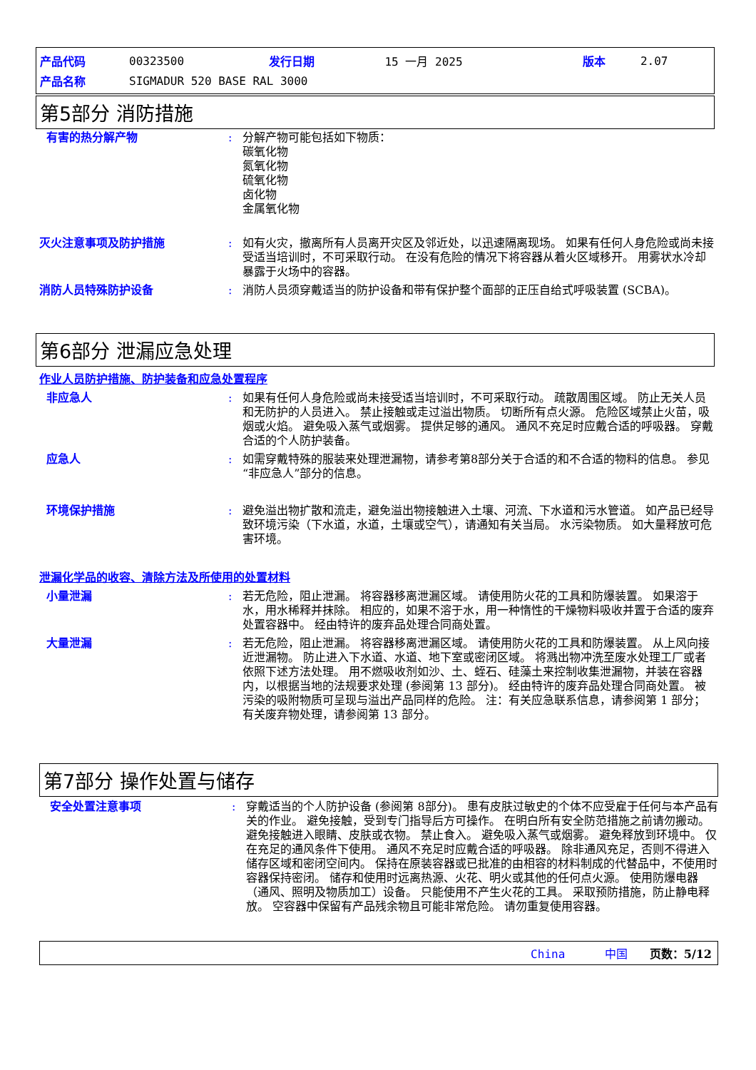| 产品代码 | 00323500 | 发行日期 | 15 一月 2025 | 版本 | 2.07 |
| 产品名称 | SIGMADUR 520 BASE RAL 3000 | | | | |
第5部分 消防措施
有害的热分解产物 : 分解产物可能包括如下物质：
碳氧化物
氮氧化物
硫氧化物
卤化物
金属氧化物
灭火注意事项及防护措施 : 如有火灾，撤离所有人员离开灾区及邻近处，以迅速隔离现场。 如果有任何人身危险或尚未接受适当培训时，不可采取行动。 在没有危险的情况下将容器从着火区域移开。 用雾状水冷却暴露于火场中的容器。
消防人员特殊防护设备 : 消防人员须穿戴适当的防护设备和带有保护整个面部的正压自给式呼吸装置 (SCBA)。
第6部分 泄漏应急处理
作业人员防护措施、防护装备和应急处置程序
非应急人 : 如果有任何人身危险或尚未接受适当培训时，不可采取行动。 疏散周围区域。 防止无关人员和无防护的人员进入。 禁止接触或走过溢出物质。 切断所有点火源。 危险区域禁止火苗，吸烟或火焰。 避免吸入蒸气或烟雾。 提供足够的通风。 通风不充足时应戴合适的呼吸器。 穿戴合适的个人防护装备。
应急人 : 如需穿戴特殊的服装来处理泄漏物，请参考第8部分关于合适的和不合适的物料的信息。 参见“非应急人”部分的信息。
环境保护措施 : 避免溢出物扩散和流走，避免溢出物接触进入土壤、河流、下水道和污水管道。 如产品已经导致环境污染（下水道，水道，土壤或空气），请通知有关当局。 水污染物质。 如大量释放可危害环境。
泄漏化学品的收容、清除方法及所使用的处置材料
小量泄漏 : 若无危险，阻止泄漏。 将容器移离泄漏区域。 请使用防火花的工具和防爆装置。 如果溶于水，用水稀释并抹除。 相应的，如果不溶于水，用一种惰性的干燥物料吸收并置于合适的废弃处置容器中。 经由特许的废弃品处理合同商处置。
大量泄漏 : 若无危险，阻止泄漏。 将容器移离泄漏区域。 请使用防火花的工具和防爆装置。 从上风向接近泄漏物。 防止进入下水道、水道、地下室或密闭区域。 将溅出物冲洗至废水处理工厂或者依照下述方法处理。 用不燃吸收剂如沙、土、蛭石、硅藻土来控制收集泄漏物，并装在容器内，以根据当地的法规要求处理 (参阅第 13 部分)。 经由特许的废弃品处理合同商处置。 被污染的吸附物质可呈现与溢出产品同样的危险。 注：有关应急联系信息，请参阅第 1 部分；有关废弃物处理，请参阅第 13 部分。
第7部分 操作处置与储存
安全处置注意事项 : 穿戴适当的个人防护设备 (参阅第 8部分)。 患有皮肤过敏史的个体不应受雇于任何与本产品有关的作业。 避免接触，受到专门指导后方可操作。 在明白所有安全防范措施之前请勿搬动。 避免接触进入眼睛、皮肤或衣物。 禁止食入。 避免吸入蒸气或烟雾。 避免释放到环境中。 仅在充足的通风条件下使用。 通风不充足时应戴合适的呼吸器。 除非通风充足，否则不得进入储存区域和密闭空间内。 保持在原装容器或已批准的由相容的材料制成的代替品中，不使用时容器保持密闭。 储存和使用时远离热源、火花、明火或其他的任何点火源。 使用防爆电器（通风、照明及物质加工）设备。 只能使用不产生火花的工具。 采取预防措施，防止静电释放。 空容器中保留有产品残余物且可能非常危险。 请勿重复使用容器。
China 中国 页数：5/12